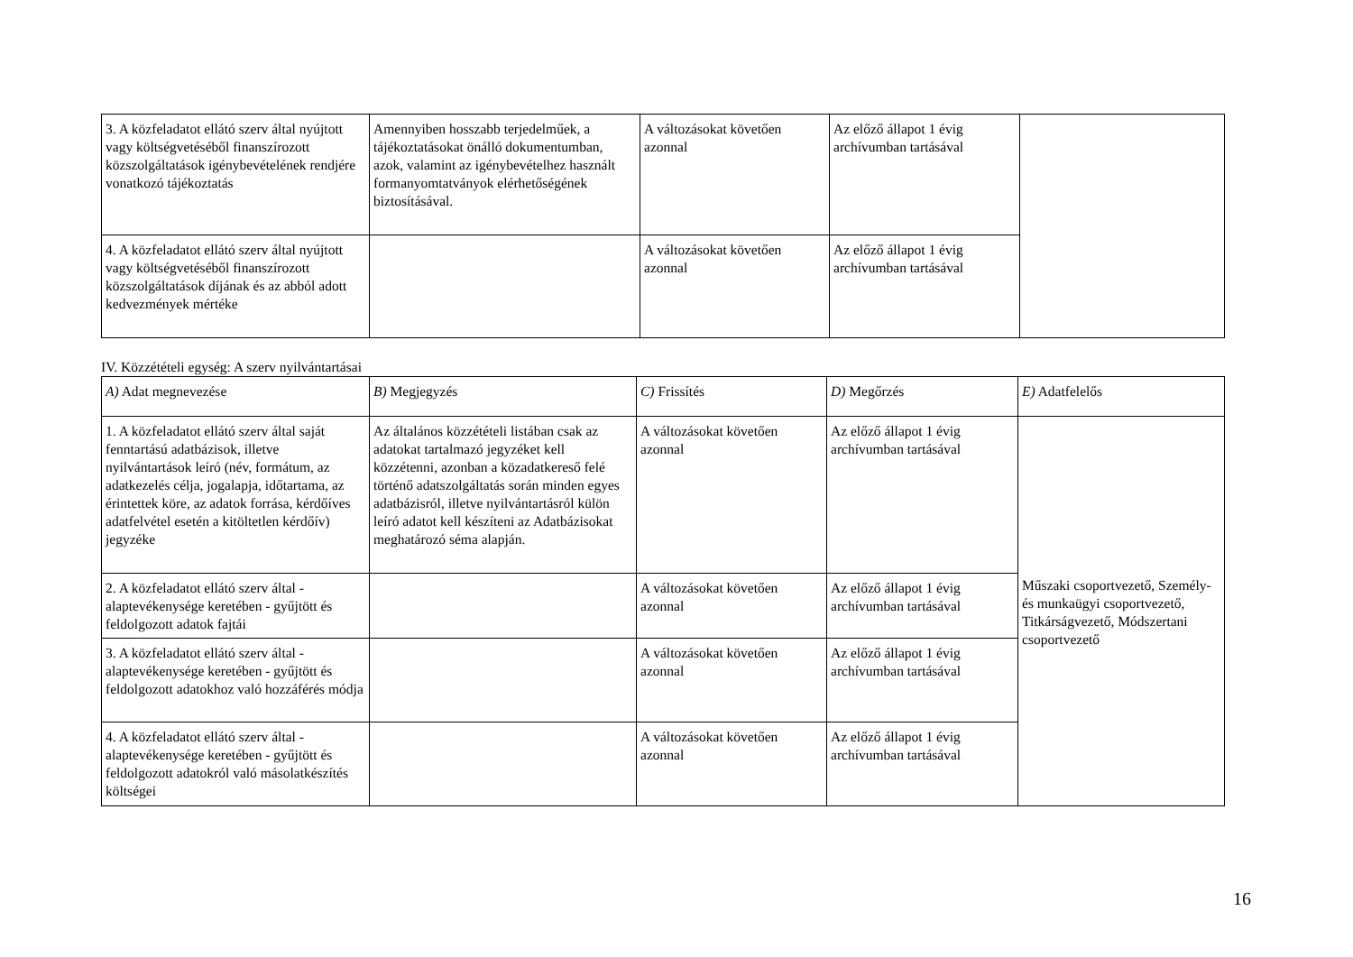| 3. A közfeladatot ellátó szerv által nyújtott vagy költségvetéséből finanszírozott közszolgáltatások igénybevételének rendjére vonatkozó tájékoztatás | Amennyiben hosszabb terjedelműek, a tájékoztatásokat önálló dokumentumban, azok, valamint az igénybevételhez használt formanyomtatványok elérhetőségének biztosításával. | A változásokat követően azonnal | Az előző állapot 1 évig archívumban tartásával | |
| 4. A közfeladatot ellátó szerv által nyújtott vagy költségvetéséből finanszírozott közszolgáltatások díjának és az abból adott kedvezmények mértéke | | A változásokat követően azonnal | Az előző állapot 1 évig archívumban tartásával | |
IV. Közzétételi egység: A szerv nyilvántartásai
| A) Adat megnevezése | B) Megjegyzés | C) Frissítés | D) Megőrzés | E) Adatfelelős |
| --- | --- | --- | --- | --- |
| 1. A közfeladatot ellátó szerv által saját fenntartású adatbázisok, illetve nyilvántartások leíró (név, formátum, az adatkezelés célja, jogalapja, időtartama, az érintettek köre, az adatok forrása, kérdőíves adatfelvétel esetén a kitöltetlen kérdőív) jegyzéke | Az általános közzétételi listában csak az adatokat tartalmazó jegyzéket kell közzétenni, azonban a közadatkereső felé történő adatszolgáltatás során minden egyes adatbázisról, illetve nyilvántartásról külön leíró adatot kell készíteni az Adatbázisokat meghatározó séma alapján. | A változásokat követően azonnal | Az előző állapot 1 évig archívumban tartásával | Műszaki csoportvezető, Személy- és munkaügyi csoportvezető, Titkárságvezető, Módszertani csoportvezető |
| 2. A közfeladatot ellátó szerv által - alaptevékenysége keretében - gyűjtött és feldolgozott adatok fajtái | | A változásokat követően azonnal | Az előző állapot 1 évig archívumban tartásával | |
| 3. A közfeladatot ellátó szerv által - alaptevékenysége keretében - gyűjtött és feldolgozott adatokhoz való hozzáférés módja | | A változásokat követően azonnal | Az előző állapot 1 évig archívumban tartásával | |
| 4. A közfeladatot ellátó szerv által - alaptevékenysége keretében - gyűjtött és feldolgozott adatokról való másolatkészítés költségei | | A változásokat követően azonnal | Az előző állapot 1 évig archívumban tartásával | |
16